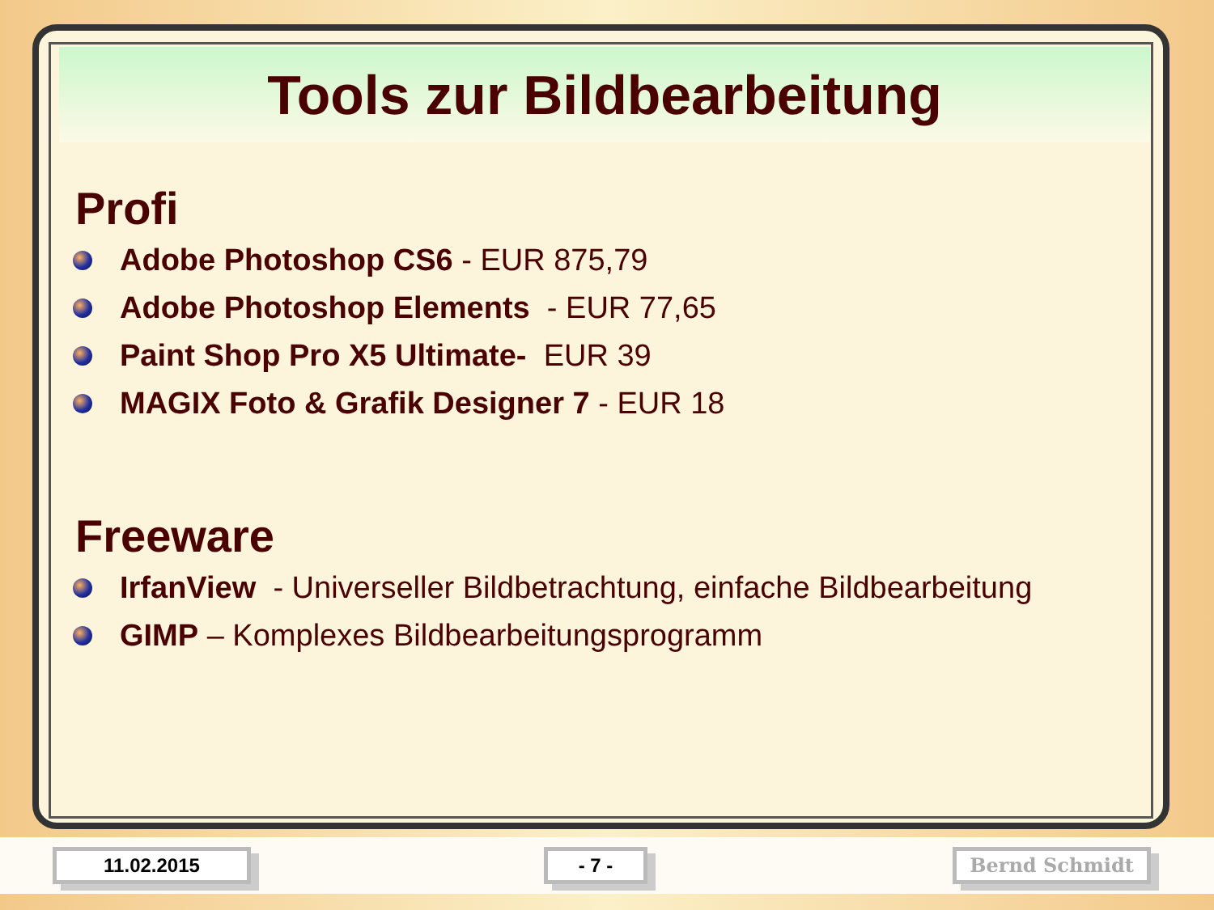Tools zur Bildbearbeitung
Profi
Adobe Photoshop CS6 - EUR 875,79
Adobe Photoshop Elements - EUR 77,65
Paint Shop Pro X5 Ultimate- EUR 39
MAGIX Foto & Grafik Designer 7 - EUR 18
Freeware
IrfanView - Universeller Bildbetrachtung, einfache Bildbearbeitung
GIMP – Komplexes Bildbearbeitungsprogramm
11.02.2015 - 7 - Bernd Schmidt